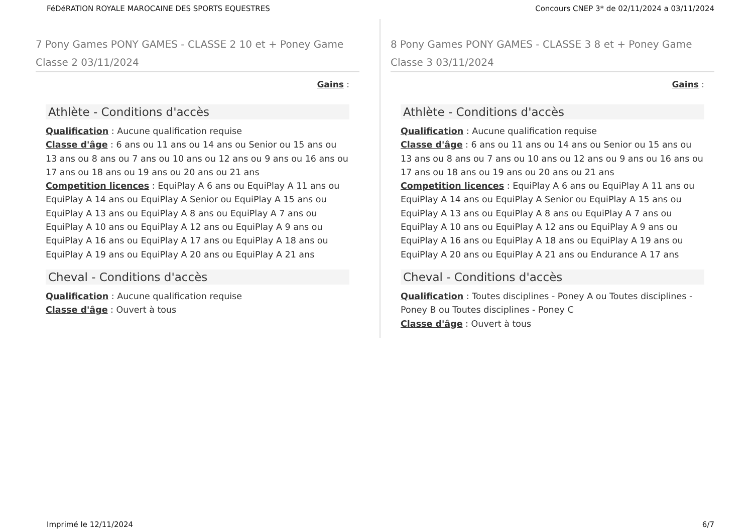FéDéRATION ROYALE MAROCAINE DES SPORTS EQUESTRES Concours CNEP 3* de 02/11/2024 a 03/11/2024
7 Pony Games PONY GAMES - CLASSE 2 10 et + Poney Game Classe 2 03/11/2024
Gains :
Athlète - Conditions d'accès
Qualification : Aucune qualification requise
Classe d'âge : 6 ans ou 11 ans ou 14 ans ou Senior ou 15 ans ou 13 ans ou 8 ans ou 7 ans ou 10 ans ou 12 ans ou 9 ans ou 16 ans ou 17 ans ou 18 ans ou 19 ans ou 20 ans ou 21 ans
Competition licences : EquiPlay A 6 ans ou EquiPlay A 11 ans ou EquiPlay A 14 ans ou EquiPlay A Senior ou EquiPlay A 15 ans ou EquiPlay A 13 ans ou EquiPlay A 8 ans ou EquiPlay A 7 ans ou EquiPlay A 10 ans ou EquiPlay A 12 ans ou EquiPlay A 9 ans ou EquiPlay A 16 ans ou EquiPlay A 17 ans ou EquiPlay A 18 ans ou EquiPlay A 19 ans ou EquiPlay A 20 ans ou EquiPlay A 21 ans
Cheval - Conditions d'accès
Qualification : Aucune qualification requise
Classe d'âge : Ouvert à tous
8 Pony Games PONY GAMES - CLASSE 3 8 et + Poney Game Classe 3 03/11/2024
Gains :
Athlète - Conditions d'accès
Qualification : Aucune qualification requise
Classe d'âge : 6 ans ou 11 ans ou 14 ans ou Senior ou 15 ans ou 13 ans ou 8 ans ou 7 ans ou 10 ans ou 12 ans ou 9 ans ou 16 ans ou 17 ans ou 18 ans ou 19 ans ou 20 ans ou 21 ans
Competition licences : EquiPlay A 6 ans ou EquiPlay A 11 ans ou EquiPlay A 14 ans ou EquiPlay A Senior ou EquiPlay A 15 ans ou EquiPlay A 13 ans ou EquiPlay A 8 ans ou EquiPlay A 7 ans ou EquiPlay A 10 ans ou EquiPlay A 12 ans ou EquiPlay A 9 ans ou EquiPlay A 16 ans ou EquiPlay A 18 ans ou EquiPlay A 19 ans ou EquiPlay A 20 ans ou EquiPlay A 21 ans ou Endurance A 17 ans
Cheval - Conditions d'accès
Qualification : Toutes disciplines - Poney A ou Toutes disciplines - Poney B ou Toutes disciplines - Poney C
Classe d'âge : Ouvert à tous
Imprimé le 12/11/2024 6/7